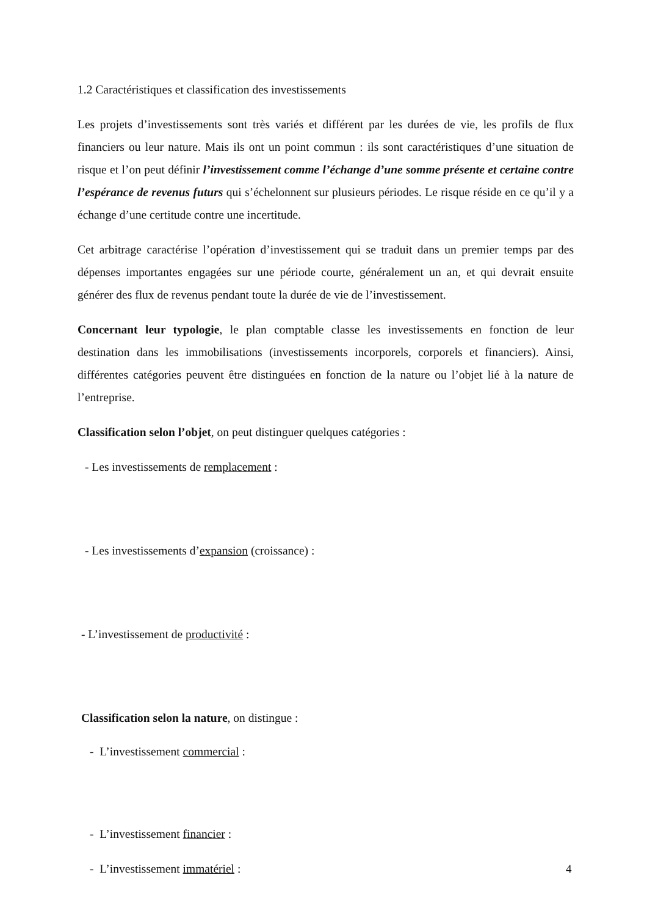1.2 Caractéristiques et classification des investissements
Les projets d’investissements sont très variés et différent par les durées de vie, les profils de flux financiers ou leur nature. Mais ils ont un point commun : ils sont caractéristiques d’une situation de risque et l’on peut définir l’investissement comme l’échange d’une somme présente et certaine contre l’espérance de revenus futurs qui s’échelonnent sur plusieurs périodes. Le risque réside en ce qu’il y a échange d’une certitude contre une incertitude.
Cet arbitrage caractérise l’opération d’investissement qui se traduit dans un premier temps par des dépenses importantes engagées sur une période courte, généralement un an, et qui devrait ensuite générer des flux de revenus pendant toute la durée de vie de l’investissement.
Concernant leur typologie, le plan comptable classe les investissements en fonction de leur destination dans les immobilisations (investissements incorporels, corporels et financiers). Ainsi, différentes catégories peuvent être distinguées en fonction de la nature ou l’objet lié à la nature de l’entreprise.
Classification selon l’objet, on peut distinguer quelques catégories :
- Les investissements de remplacement :
- Les investissements d’expansion (croissance) :
- L’investissement de productivité :
Classification selon la nature, on distingue :
- L’investissement commercial :
- L’investissement financier :
- L’investissement immatériel :
4